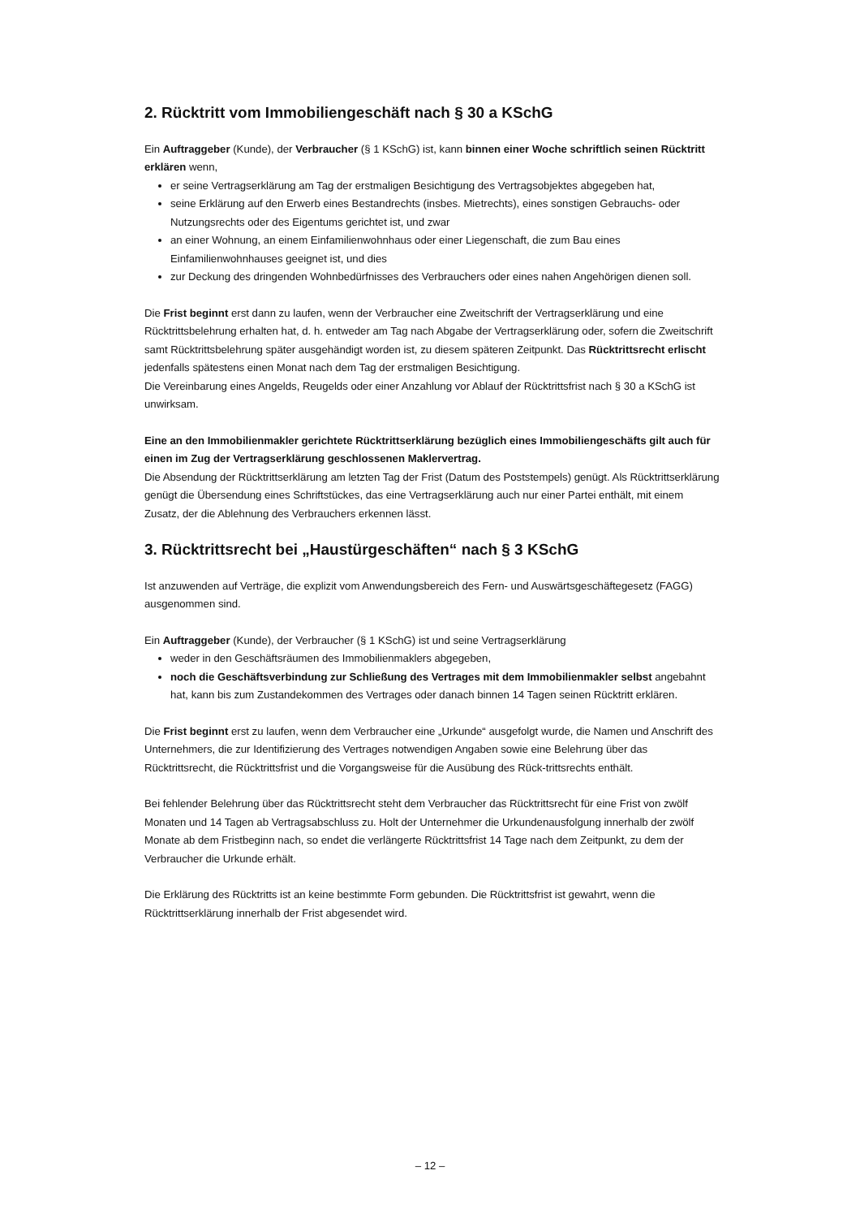2. Rücktritt vom Immobiliengeschäft nach § 30 a KSchG
Ein Auftraggeber (Kunde), der Verbraucher (§ 1 KSchG) ist, kann binnen einer Woche schriftlich seinen Rücktritt erklären wenn,
er seine Vertragserklärung am Tag der erstmaligen Besichtigung des Vertragsobjektes abgegeben hat,
seine Erklärung auf den Erwerb eines Bestandrechts (insbes. Mietrechts), eines sonstigen Gebrauchs- oder Nutzungsrechts oder des Eigentums gerichtet ist, und zwar
an einer Wohnung, an einem Einfamilienwohnhaus oder einer Liegenschaft, die zum Bau eines Einfamilienwohnhauses geeignet ist, und dies
zur Deckung des dringenden Wohnbedürfnisses des Verbrauchers oder eines nahen Angehörigen dienen soll.
Die Frist beginnt erst dann zu laufen, wenn der Verbraucher eine Zweitschrift der Vertragserklärung und eine Rücktrittsbelehrung erhalten hat, d. h. entweder am Tag nach Abgabe der Vertragserklärung oder, sofern die Zweitschrift samt Rücktrittsbelehrung später ausgehändigt worden ist, zu diesem späteren Zeitpunkt. Das Rücktrittsrecht erlischt jedenfalls spätestens einen Monat nach dem Tag der erstmaligen Besichtigung.
Die Vereinbarung eines Angelds, Reugelds oder einer Anzahlung vor Ablauf der Rücktrittsfrist nach § 30 a KSchG ist unwirksam.
Eine an den Immobilienmakler gerichtete Rücktrittserklärung bezüglich eines Immobiliengeschäfts gilt auch für einen im Zug der Vertragserklärung geschlossenen Maklervertrag.
Die Absendung der Rücktrittserklärung am letzten Tag der Frist (Datum des Poststempels) genügt. Als Rücktrittserklärung genügt die Übersendung eines Schriftstückes, das eine Vertragserklärung auch nur einer Partei enthält, mit einem Zusatz, der die Ablehnung des Verbrauchers erkennen lässt.
3. Rücktrittsrecht bei „Haustürgeschäften“ nach § 3 KSchG
Ist anzuwenden auf Verträge, die explizit vom Anwendungsbereich des Fern- und Auswärtsgeschäftegesetz (FAGG) ausgenommen sind.
Ein Auftraggeber (Kunde), der Verbraucher (§ 1 KSchG) ist und seine Vertragserklärung
weder in den Geschäftsräumen des Immobilienmaklers abgegeben,
noch die Geschäftsverbindung zur Schließung des Vertrages mit dem Immobilienmakler selbst angebahnt hat, kann bis zum Zustandekommen des Vertrages oder danach binnen 14 Tagen seinen Rücktritt erklären.
Die Frist beginnt erst zu laufen, wenn dem Verbraucher eine „Urkunde“ ausgefolgt wurde, die Namen und Anschrift des Unternehmers, die zur Identifizierung des Vertrages notwendigen Angaben sowie eine Belehrung über das Rücktrittsrecht, die Rücktrittsfrist und die Vorgangsweise für die Ausübung des Rück-trittsrechts enthält.
Bei fehlender Belehrung über das Rücktrittsrecht steht dem Verbraucher das Rücktrittsrecht für eine Frist von zwölf Monaten und 14 Tagen ab Vertragsabschluss zu. Holt der Unternehmer die Urkundenausfolgung innerhalb der zwölf Monate ab dem Fristbeginn nach, so endet die verlängerte Rücktrittsfrist 14 Tage nach dem Zeitpunkt, zu dem der Verbraucher die Urkunde erhält.
Die Erklärung des Rücktritts ist an keine bestimmte Form gebunden. Die Rücktrittsfrist ist gewahrt, wenn die Rücktrittserklärung innerhalb der Frist abgesendet wird.
– 12 –